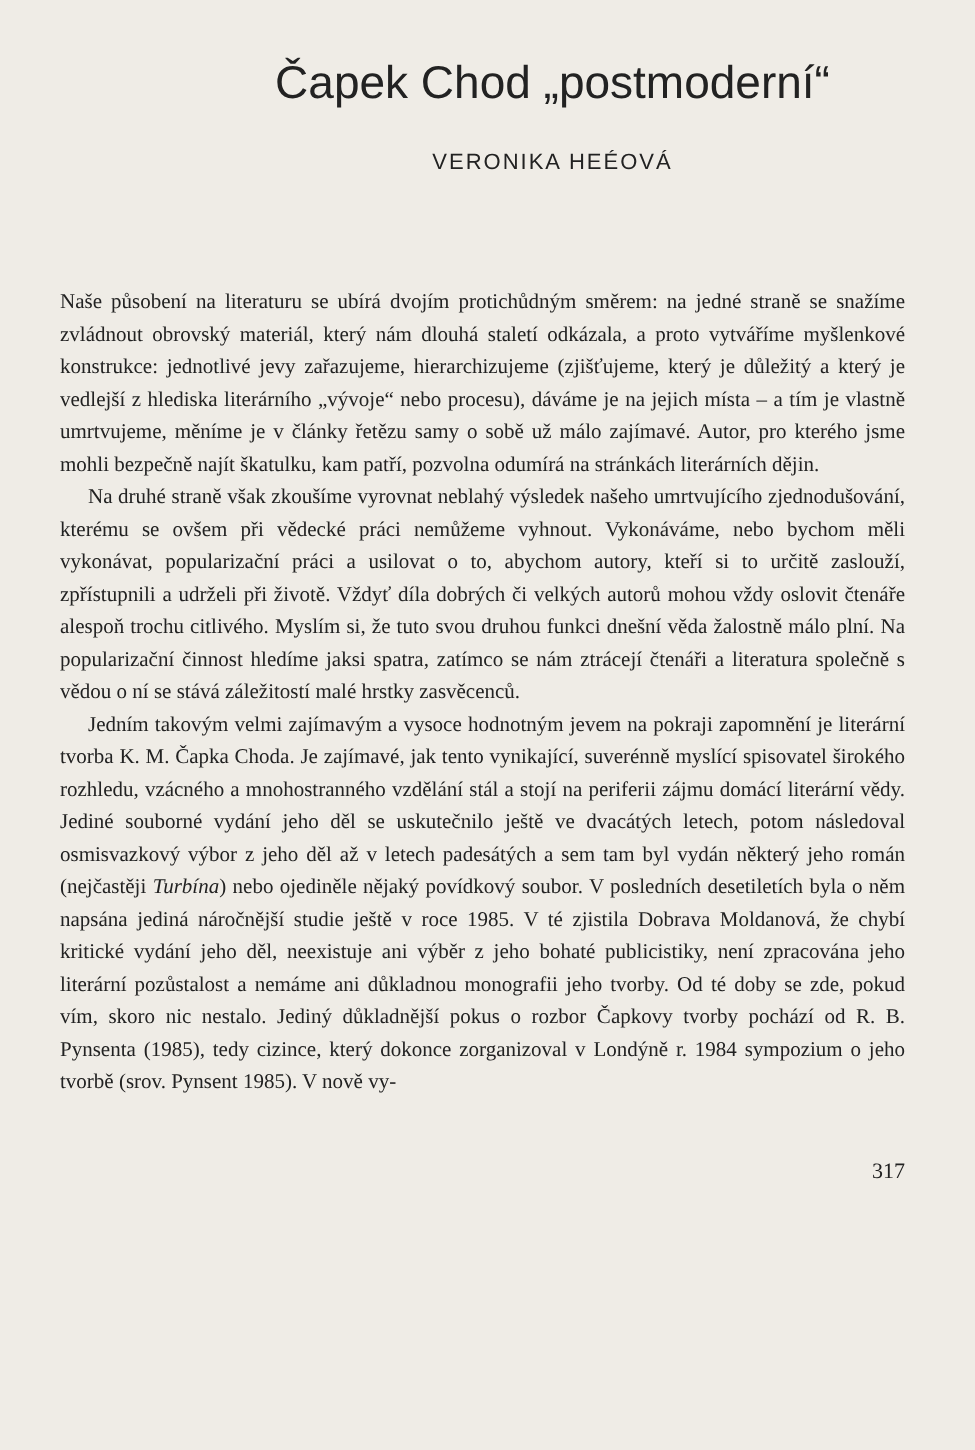Čapek Chod „postmoderní“
VERONIKA HEÉOVÁ
Naše působení na literaturu se ubírá dvojím protichůdným směrem: na jedné straně se snažíme zvládnout obrovský materiál, který nám dlouhá staletí odkázala, a proto vytváříme myšlenkové konstrukce: jednotlivé jevy zařazujeme, hierarchizujeme (zjišťujeme, který je důležitý a který je vedlejší z hlediska literárního „vývoje“ nebo procesu), dáváme je na jejich místa – a tím je vlastně umrtvujeme, měníme je v články řetězu samy o sobě už málo zajímavé. Autor, pro kterého jsme mohli bezpečně najít škatulku, kam patří, pozvolna odumírá na stránkách literárních dějin.
Na druhé straně však zkoušíme vyrovnat neblahý výsledek našeho umrtvujícího zjednodušování, kterému se ovšem při vědecké práci nemůžeme vyhnout. Vykonáváme, nebo bychom měli vykonávat, popularizační práci a usilovat o to, abychom autory, kteří si to určitě zaslouží, zpřístupnili a udrželi při životě. Vždyť díla dobrých či velkých autorů mohou vždy oslovit čtenáře alespoň trochu citlivého. Myslím si, že tuto svou druhou funkci dnešní věda žalostně málo plní. Na popularizační činnost hledíme jaksi spatra, zatímco se nám ztrácejí čtenáři a literatura společně s vědou o ní se stává záležitostí malé hrstky zasvěcenců.
Jedním takovým velmi zajímavým a vysoce hodnotným jevem na pokraji zapomnění je literární tvorba K. M. Čapka Choda. Je zajímavé, jak tento vynikající, suverénně myslící spisovatel širokého rozhledu, vzácného a mnohostranného vzdělání stál a stojí na periferii zájmu domácí literární vědy. Jediné souborné vydání jeho děl se uskutečnilo ještě ve dvacátých letech, potom následoval osmisvazkový výbor z jeho děl až v letech padesátých a sem tam byl vydán některý jeho román (nejčastěji Turbína) nebo ojediněle nějaký povídkový soubor. V posledních desetiletích byla o něm napsána jediná náročnější studie ještě v roce 1985. V té zjistila Dobrava Moldanová, že chybí kritické vydání jeho děl, neexistuje ani výběr z jeho bohaté publicistiky, není zpracována jeho literární pozůstalost a nemáme ani důkladnou monografii jeho tvorby. Od té doby se zde, pokud vím, skoro nic nestalo. Jediný důkladnější pokus o rozbor Čapkovy tvorby pochází od R. B. Pynsenta (1985), tedy cizince, který dokonce zorganizoval v Londýně r. 1984 sympozium o jeho tvorbě (srov. Pynsent 1985). V nově vy-
317